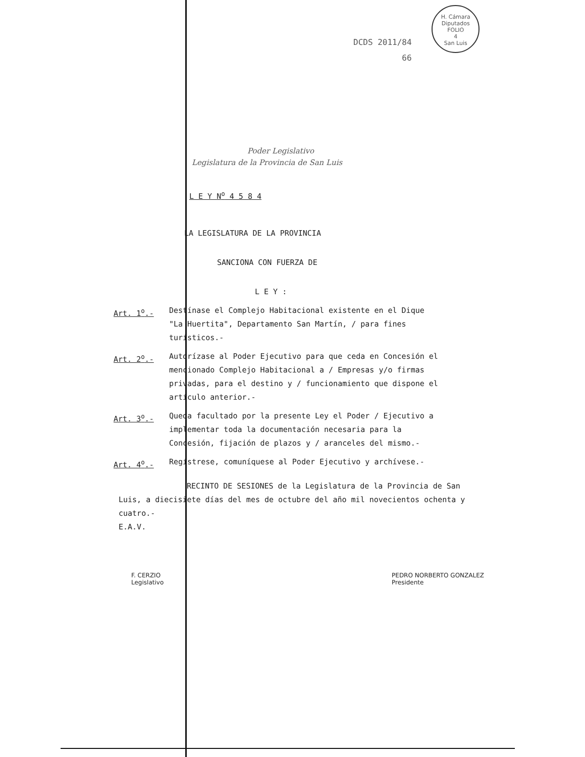DCDS 2011/84 H. Cámara Diputados
FOLIO
4
San Luis
66
Poder Legislativo
Legislatura de la Provincia de San Luis
L E Y N<sup>o</sup> 4 5 8 4
LA LEGISLATURA DE LA PROVINCIA
SANCIONA CON FUERZA DE
L E Y :
Art. 1<sup>o</sup>.- Destínase el Complejo Habitacional existente en el Dique "La Huertita", Departamento San Martín, / para fines turísticos.-
Art. 2<sup>o</sup>.- Autorízase al Poder Ejecutivo para que ceda en Concesión el mencionado Complejo Habitacional a / Empresas y/o firmas privadas, para el destino y / funcionamiento que dispone el artículo anterior.-
Art. 3<sup>o</sup>.- Queda facultado por la presente Ley el Poder / Ejecutivo a implementar toda la documentación necesaria para la Concesión, fijación de plazos y / aranceles del mismo.-
Art. 4<sup>o</sup>.- Regístrese, comuníquese al Poder Ejecutivo y archívese.-
RECINTO DE SESIONES de la Legislatura de la Provincia de San Luis, a diecisiete días del mes de octubre del año mil novecientos ochenta y cuatro.-
E.A.V.
F. CERZIO
Legislativo
PEDRO NORBERTO GONZALEZ
Presidente